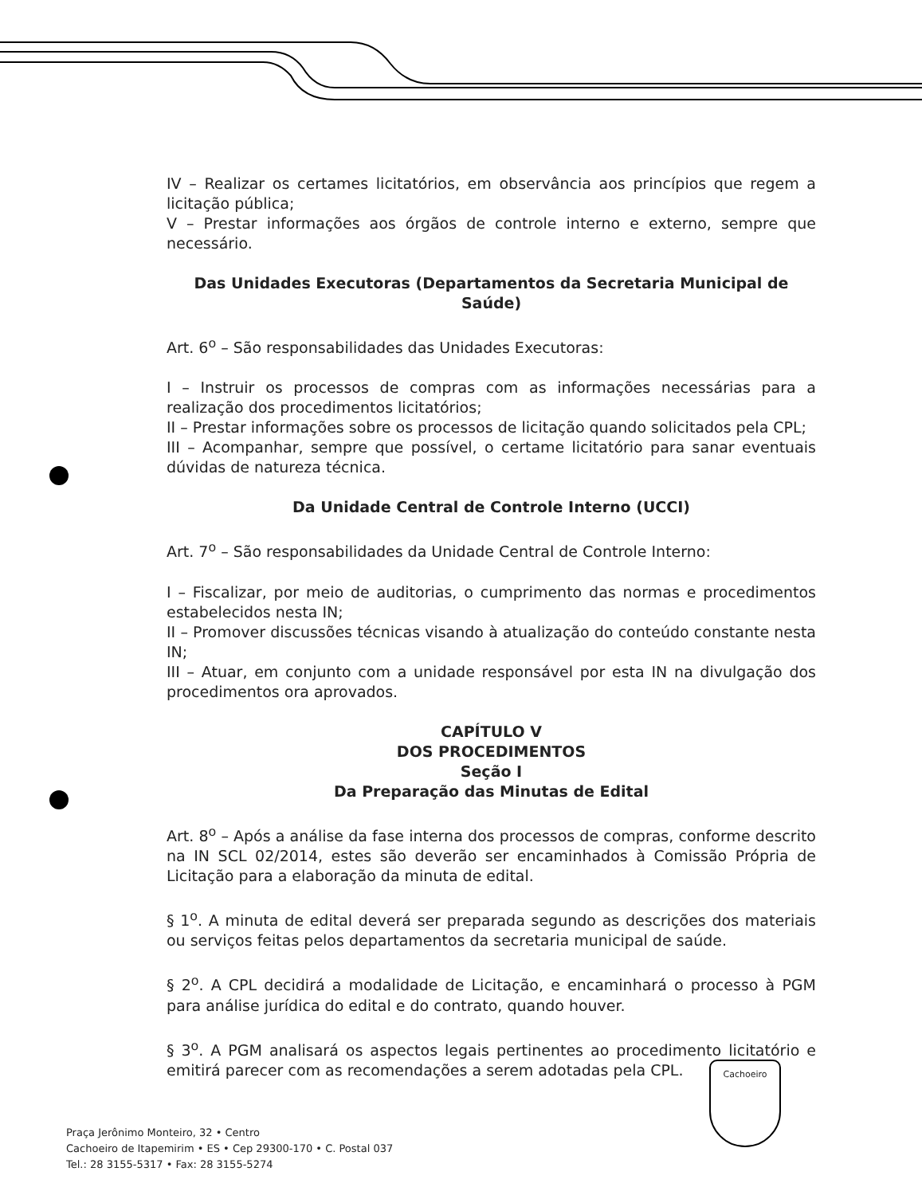IV – Realizar os certames licitatórios, em observância aos princípios que regem a licitação pública;
V – Prestar informações aos órgãos de controle interno e externo, sempre que necessário.
Das Unidades Executoras (Departamentos da Secretaria Municipal de Saúde)
Art. 6<sup>o</sup> – São responsabilidades das Unidades Executoras:
I – Instruir os processos de compras com as informações necessárias para a realização dos procedimentos licitatórios;
II – Prestar informações sobre os processos de licitação quando solicitados pela CPL;
III – Acompanhar, sempre que possível, o certame licitatório para sanar eventuais dúvidas de natureza técnica.
Da Unidade Central de Controle Interno (UCCI)
Art. 7<sup>o</sup> – São responsabilidades da Unidade Central de Controle Interno:
I – Fiscalizar, por meio de auditorias, o cumprimento das normas e procedimentos estabelecidos nesta IN;
II – Promover discussões técnicas visando à atualização do conteúdo constante nesta IN;
III – Atuar, em conjunto com a unidade responsável por esta IN na divulgação dos procedimentos ora aprovados.
CAPÍTULO V
DOS PROCEDIMENTOS
Seção I
Da Preparação das Minutas de Edital
Art. 8<sup>o</sup> – Após a análise da fase interna dos processos de compras, conforme descrito na IN SCL 02/2014, estes são deverão ser encaminhados à Comissão Própria de Licitação para a elaboração da minuta de edital.
§ 1<sup>o</sup>. A minuta de edital deverá ser preparada segundo as descrições dos materiais ou serviços feitas pelos departamentos da secretaria municipal de saúde.
§ 2<sup>o</sup>. A CPL decidirá a modalidade de Licitação, e encaminhará o processo à PGM para análise jurídica do edital e do contrato, quando houver.
§ 3<sup>o</sup>. A PGM analisará os aspectos legais pertinentes ao procedimento licitatório e emitirá parecer com as recomendações a serem adotadas pela CPL.
Praça Jerônimo Monteiro, 32 • Centro
Cachoeiro de Itapemirim • ES • Cep 29300-170 • C. Postal 037
Tel.: 28 3155-5317 • Fax: 28 3155-5274
Cachoeiro